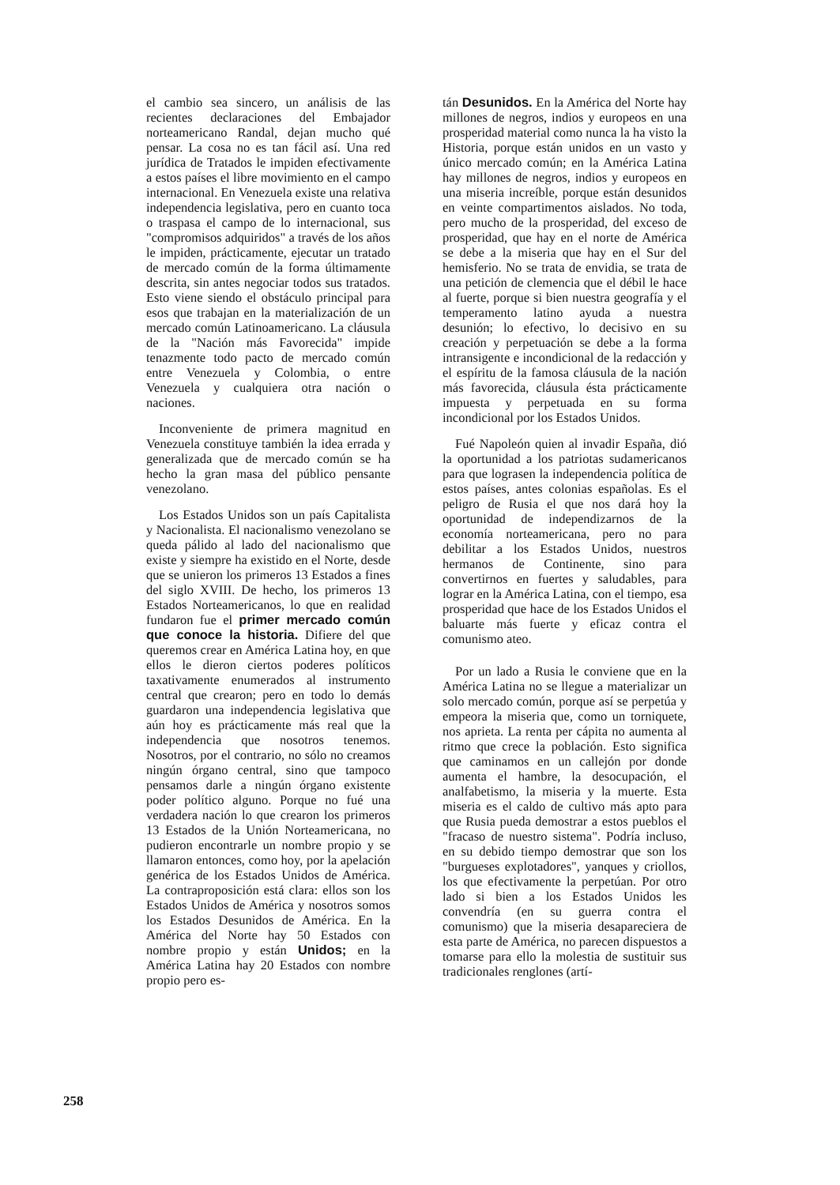el cambio sea sincero, un análisis de las recientes declaraciones del Embajador norteamericano Randal, dejan mucho qué pensar. La cosa no es tan fácil así. Una red jurídica de Tratados le impiden efectivamente a estos países el libre movimiento en el campo internacional. En Venezuela existe una relativa independencia legislativa, pero en cuanto toca o traspasa el campo de lo internacional, sus "compromisos adquiridos" a través de los años le impiden, prácticamente, ejecutar un tratado de mercado común de la forma últimamente descrita, sin antes negociar todos sus tratados. Esto viene siendo el obstáculo principal para esos que trabajan en la materialización de un mercado común Latinoamericano. La cláusula de la "Nación más Favorecida" impide tenazmente todo pacto de mercado común entre Venezuela y Colombia, o entre Venezuela y cualquiera otra nación o naciones.
Inconveniente de primera magnitud en Venezuela constituye también la idea errada y generalizada que de mercado común se ha hecho la gran masa del público pensante venezolano.
Los Estados Unidos son un país Capitalista y Nacionalista. El nacionalismo venezolano se queda pálido al lado del nacionalismo que existe y siempre ha existido en el Norte, desde que se unieron los primeros 13 Estados a fines del siglo XVIII. De hecho, los primeros 13 Estados Norteamericanos, lo que en realidad fundaron fue el primer mercado común que conoce la historia. Difiere del que queremos crear en América Latina hoy, en que ellos le dieron ciertos poderes políticos taxativamente enumerados al instrumento central que crearon; pero en todo lo demás guardaron una independencia legislativa que aún hoy es prácticamente más real que la independencia que nosotros tenemos. Nosotros, por el contrario, no sólo no creamos ningún órgano central, sino que tampoco pensamos darle a ningún órgano existente poder político alguno. Porque no fué una verdadera nación lo que crearon los primeros 13 Estados de la Unión Norteamericana, no pudieron encontrarle un nombre propio y se llamaron entonces, como hoy, por la apelación genérica de los Estados Unidos de América. La contraproposición está clara: ellos son los Estados Unidos de América y nosotros somos los Estados Desunidos de América. En la América del Norte hay 50 Estados con nombre propio y están Unidos; en la América Latina hay 20 Estados con nombre propio pero es-
tán Desunidos. En la América del Norte hay millones de negros, indios y europeos en una prosperidad material como nunca la ha visto la Historia, porque están unidos en un vasto y único mercado común; en la América Latina hay millones de negros, indios y europeos en una miseria increíble, porque están desunidos en veinte compartimentos aislados. No toda, pero mucho de la prosperidad, del exceso de prosperidad, que hay en el norte de América se debe a la miseria que hay en el Sur del hemisferio. No se trata de envidia, se trata de una petición de clemencia que el débil le hace al fuerte, porque si bien nuestra geografía y el temperamento latino ayuda a nuestra desunión; lo efectivo, lo decisivo en su creación y perpetuación se debe a la forma intransigente e incondicional de la redacción y el espíritu de la famosa cláusula de la nación más favorecida, cláusula ésta prácticamente impuesta y perpetuada en su forma incondicional por los Estados Unidos.
Fué Napoleón quien al invadir España, dió la oportunidad a los patriotas sudamericanos para que lograsen la independencia política de estos países, antes colonias españolas. Es el peligro de Rusia el que nos dará hoy la oportunidad de independizarnos de la economía norteamericana, pero no para debilitar a los Estados Unidos, nuestros hermanos de Continente, sino para convertirnos en fuertes y saludables, para lograr en la América Latina, con el tiempo, esa prosperidad que hace de los Estados Unidos el baluarte más fuerte y eficaz contra el comunismo ateo.
Por un lado a Rusia le conviene que en la América Latina no se llegue a materializar un solo mercado común, porque así se perpetúa y empeora la miseria que, como un torniquete, nos aprieta. La renta per cápita no aumenta al ritmo que crece la población. Esto significa que caminamos en un callejón por donde aumenta el hambre, la desocupación, el analfabetismo, la miseria y la muerte. Esta miseria es el caldo de cultivo más apto para que Rusia pueda demostrar a estos pueblos el "fracaso de nuestro sistema". Podría incluso, en su debido tiempo demostrar que son los "burgueses explotadores", yanques y criollos, los que efectivamente la perpetúan. Por otro lado si bien a los Estados Unidos les convendría (en su guerra contra el comunismo) que la miseria desapareciera de esta parte de América, no parecen dispuestos a tomarse para ello la molestia de sustituir sus tradicionales renglones (artí-
258